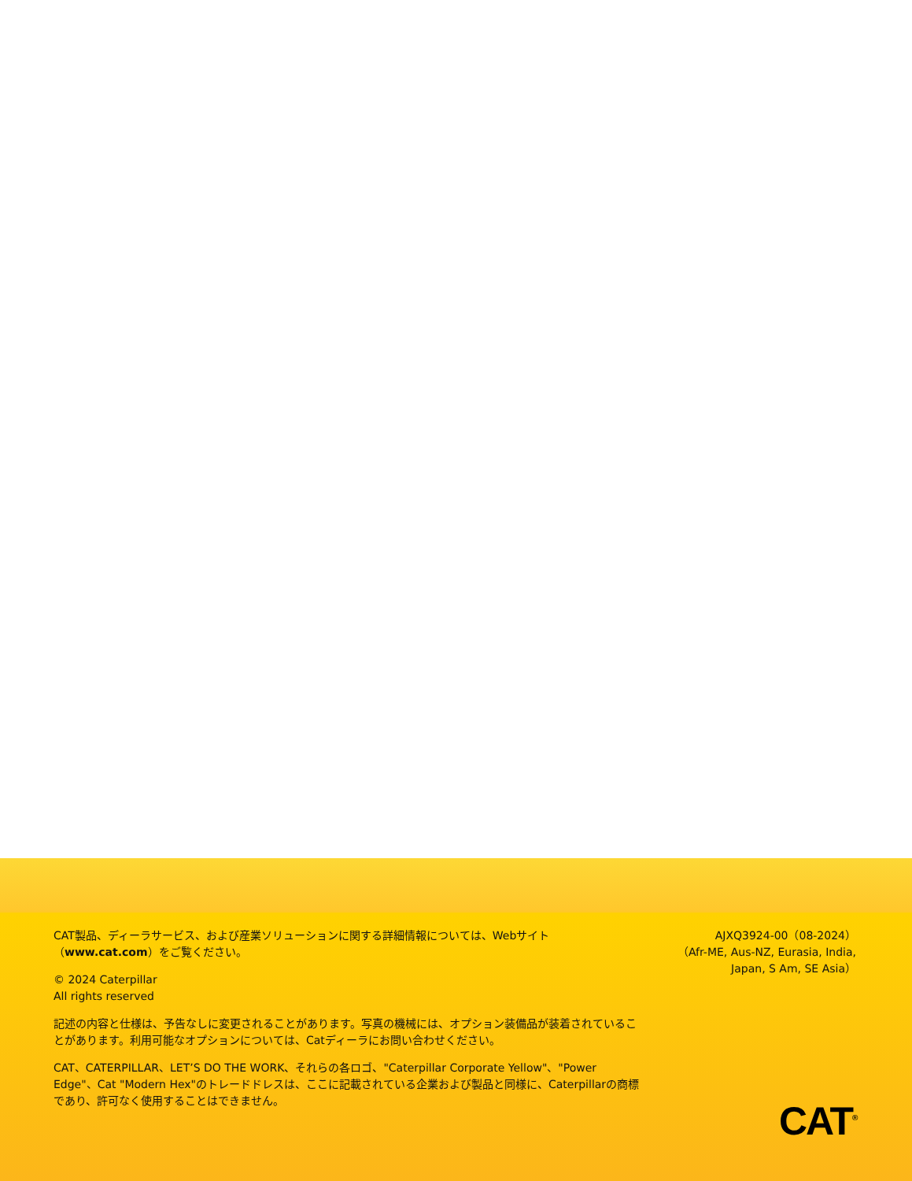CAT製品、ディーラサービス、および産業ソリューションに関する詳細情報については、Webサイト（www.cat.com）をご覧ください。
© 2024 Caterpillar
All rights reserved
記述の内容と仕様は、予告なしに変更されることがあります。写真の機械には、オプション装備品が装着されていることがあります。利用可能なオプションについては、Catディーラにお問い合わせください。
CAT、CATERPILLAR、LET’S DO THE WORK、それらの各ロゴ、"Caterpillar Corporate Yellow"、"Power Edge"、Cat "Modern Hex"のトレードドレスは、ここに記載されている企業および製品と同様に、Caterpillarの商標であり、許可なく使用することはできません。
AJXQ3924-00（08-2024）
（Afr-ME, Aus-NZ, Eurasia, India, Japan, S Am, SE Asia）
CAT<sup>®</sup>